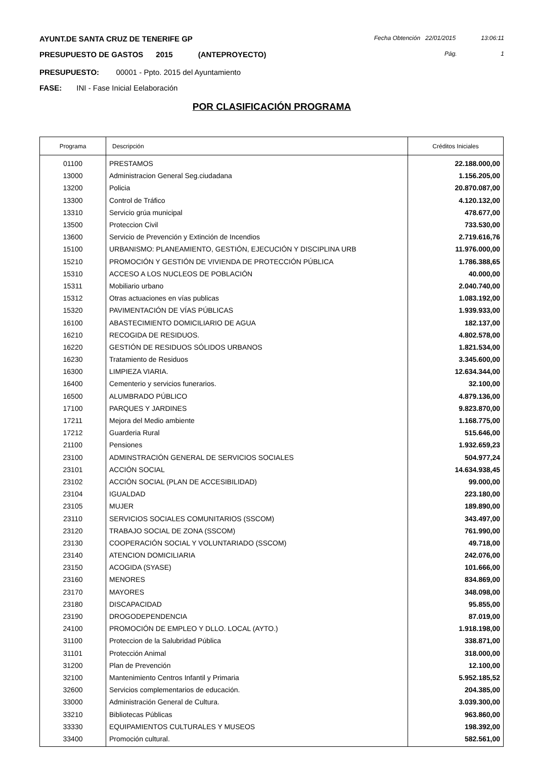AYUNT.DE SANTA CRUZ DE TENERIFE GP
Fecha Obtención 22/01/2015 13:06:11
PRESUPUESTO DE GASTOS 2015 (ANTEPROYECTO)
Pág. 1
PRESUPUESTO: 00001 - Ppto. 2015 del Ayuntamiento
FASE: INI - Fase Inicial Eelaboración
POR CLASIFICACIÓN PROGRAMA
| Programa | Descripción | Créditos Iniciales |
| --- | --- | --- |
| 01100 | PRESTAMOS | 22.188.000,00 |
| 13000 | Administracion General Seg.ciudadana | 1.156.205,00 |
| 13200 | Policia | 20.870.087,00 |
| 13300 | Control de Tráfico | 4.120.132,00 |
| 13310 | Servicio grúa municipal | 478.677,00 |
| 13500 | Proteccion Civil | 733.530,00 |
| 13600 | Servicio de Prevención y Extinción de Incendios | 2.719.616,76 |
| 15100 | URBANISMO: PLANEAMIENTO, GESTIÓN, EJECUCIÓN Y DISCIPLINA URB | 11.976.000,00 |
| 15210 | PROMOCIÓN Y GESTIÓN DE VIVIENDA DE PROTECCIÓN PÚBLICA | 1.786.388,65 |
| 15310 | ACCESO A LOS NUCLEOS DE POBLACIÓN | 40.000,00 |
| 15311 | Mobiliario urbano | 2.040.740,00 |
| 15312 | Otras actuaciones en vías publicas | 1.083.192,00 |
| 15320 | PAVIMENTACIÓN DE VÍAS PÚBLICAS | 1.939.933,00 |
| 16100 | ABASTECIMIENTO DOMICILIARIO DE AGUA | 182.137,00 |
| 16210 | RECOGIDA DE RESIDUOS. | 4.802.578,00 |
| 16220 | GESTIÓN DE RESIDUOS SÓLIDOS URBANOS | 1.821.534,00 |
| 16230 | Tratamiento de Residuos | 3.345.600,00 |
| 16300 | LIMPIEZA VIARIA. | 12.634.344,00 |
| 16400 | Cementerio y servicios funerarios. | 32.100,00 |
| 16500 | ALUMBRADO PÚBLICO | 4.879.136,00 |
| 17100 | PARQUES Y JARDINES | 9.823.870,00 |
| 17211 | Mejora del Medio ambiente | 1.168.775,00 |
| 17212 | Guarderia Rural | 515.646,00 |
| 21100 | Pensiones | 1.932.659,23 |
| 23100 | ADMINSTRACIÓN GENERAL DE SERVICIOS SOCIALES | 504.977,24 |
| 23101 | ACCIÓN SOCIAL | 14.634.938,45 |
| 23102 | ACCIÓN SOCIAL (PLAN DE ACCESIBILIDAD) | 99.000,00 |
| 23104 | IGUALDAD | 223.180,00 |
| 23105 | MUJER | 189.890,00 |
| 23110 | SERVICIOS SOCIALES COMUNITARIOS (SSCOM) | 343.497,00 |
| 23120 | TRABAJO SOCIAL DE ZONA (SSCOM) | 761.990,00 |
| 23130 | COOPERACIÓN SOCIAL Y VOLUNTARIADO (SSCOM) | 49.718,00 |
| 23140 | ATENCION DOMICILIARIA | 242.076,00 |
| 23150 | ACOGIDA (SYASE) | 101.666,00 |
| 23160 | MENORES | 834.869,00 |
| 23170 | MAYORES | 348.098,00 |
| 23180 | DISCAPACIDAD | 95.855,00 |
| 23190 | DROGODEPENDENCIA | 87.019,00 |
| 24100 | PROMOCIÓN DE EMPLEO Y DLLO. LOCAL (AYTO.) | 1.918.198,00 |
| 31100 | Proteccion de la Salubridad Pública | 338.871,00 |
| 31101 | Protección Animal | 318.000,00 |
| 31200 | Plan de Prevención | 12.100,00 |
| 32100 | Mantenimiento Centros Infantil y Primaria | 5.952.185,52 |
| 32600 | Servicios complementarios de educación. | 204.385,00 |
| 33000 | Administración General de Cultura. | 3.039.300,00 |
| 33210 | Bibliotecas Públicas | 963.860,00 |
| 33330 | EQUIPAMIENTOS CULTURALES Y MUSEOS | 198.392,00 |
| 33400 | Promoción cultural. | 582.561,00 |